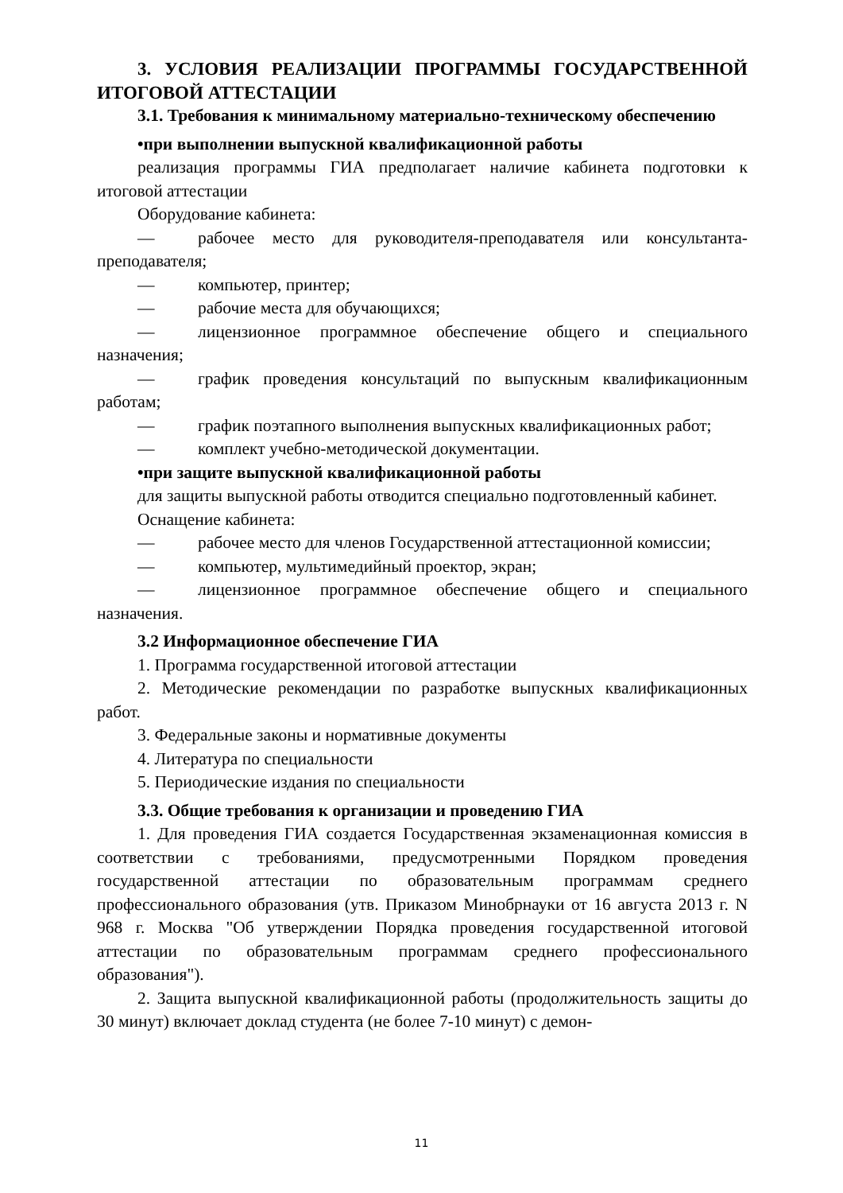3. УСЛОВИЯ РЕАЛИЗАЦИИ ПРОГРАММЫ ГОСУДАРСТВЕННОЙ ИТОГОВОЙ АТТЕСТАЦИИ
3.1. Требования к минимальному материально-техническому обеспечению
•при выполнении выпускной квалификационной работы
реализация программы ГИА предполагает наличие кабинета подготовки к итоговой аттестации
Оборудование кабинета:
— рабочее место для руководителя-преподавателя или консультанта-преподавателя;
— компьютер, принтер;
— рабочие места для обучающихся;
— лицензионное программное обеспечение общего и специального назначения;
— график проведения консультаций по выпускным квалификационным работам;
— график поэтапного выполнения выпускных квалификационных работ;
— комплект учебно-методической документации.
•при защите выпускной квалификационной работы
для защиты выпускной работы отводится специально подготовленный кабинет.
Оснащение кабинета:
— рабочее место для членов Государственной аттестационной комиссии;
— компьютер, мультимедийный проектор, экран;
— лицензионное программное обеспечение общего и специального назначения.
3.2 Информационное обеспечение ГИА
1. Программа государственной итоговой аттестации
2. Методические рекомендации по разработке выпускных квалификационных работ.
3. Федеральные законы и нормативные документы
4. Литература по специальности
5. Периодические издания по специальности
3.3. Общие требования к организации и проведению ГИА
1. Для проведения ГИА создается Государственная экзаменационная комиссия в соответствии с требованиями, предусмотренными Порядком проведения государственной аттестации по образовательным программам среднего профессионального образования (утв. Приказом Минобрнауки от 16 августа 2013 г. N 968 г. Москва "Об утверждении Порядка проведения государственной итоговой аттестации по образовательным программам среднего профессионального образования").
2. Защита выпускной квалификационной работы (продолжительность защиты до 30 минут) включает доклад студента (не более 7-10 минут) с демон-
11